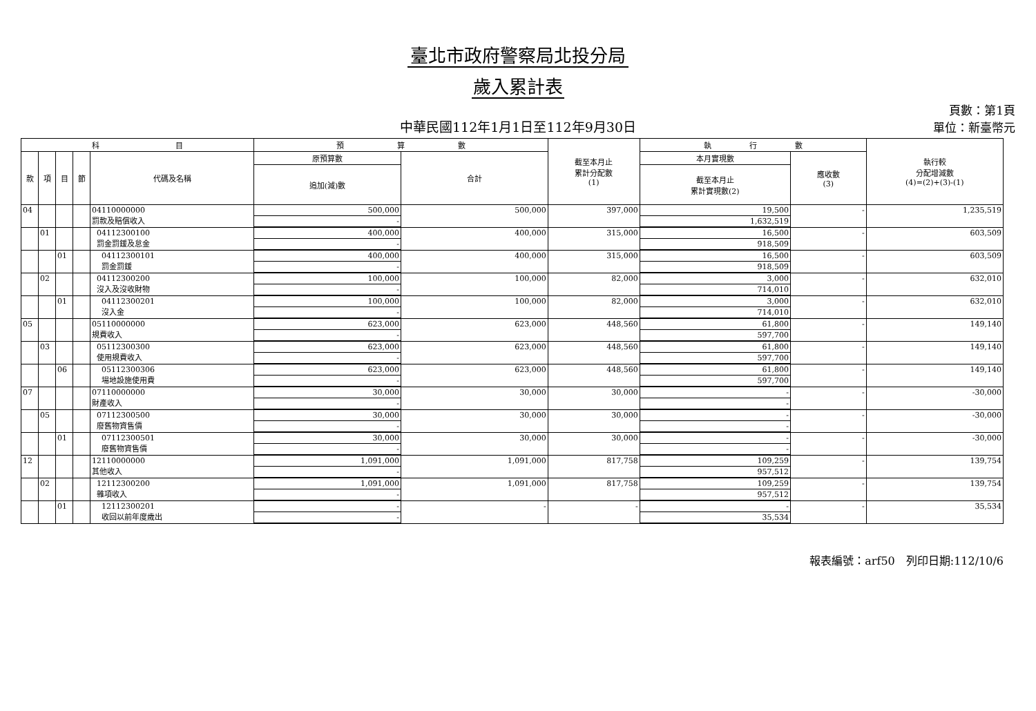臺北市政府警察局北投分局
歲入累計表
中華民國112年1月1日至112年9月30日
頁數：第1頁
單位：新臺幣元
| 科 目 | | | | | 預 算 數 | | 截至本月止 累計分配數 (1) | 執 行 數 | | 執行較 分配增減數 (4)=(2)+(3)-(1) |
| --- | --- | --- | --- | --- | --- | --- | --- | --- | --- | --- |
| 款 | 項 | 目 | 節 | 代碼及名稱 | 原預算數 | 合計 | | 本月實現數 | 應收數 (3) | |
| | | | | | 追加(減)數 | | | 截至本月止 累計實現數(2) | | |
| 04 | | | | 04110000000 罰款及賠償收入 | 500,000 | 500,000 | 397,000 | 19,500 | - | 1,235,519 |
| | | | | | - | | | 1,632,519 | | |
| | 01 | | | 04112300100 罰金罰鍰及怠金 | 400,000 | 400,000 | 315,000 | 16,500 | - | 603,509 |
| | | | | | - | | | 918,509 | | |
| | | 01 | | 04112300101 罰金罰鍰 | 400,000 | 400,000 | 315,000 | 16,500 | - | 603,509 |
| | | | | | - | | | 918,509 | | |
| | 02 | | | 04112300200 沒入及沒收財物 | 100,000 | 100,000 | 82,000 | 3,000 | - | 632,010 |
| | | | | | - | | | 714,010 | | |
| | | 01 | | 04112300201 沒入金 | 100,000 | 100,000 | 82,000 | 3,000 | - | 632,010 |
| | | | | | - | | | 714,010 | | |
| 05 | | | | 05110000000 規費收入 | 623,000 | 623,000 | 448,560 | 61,800 | - | 149,140 |
| | | | | | - | | | 597,700 | | |
| | 03 | | | 05112300300 使用規費收入 | 623,000 | 623,000 | 448,560 | 61,800 | - | 149,140 |
| | | | | | - | | | 597,700 | | |
| | | 06 | | 05112300306 場地設施使用費 | 623,000 | 623,000 | 448,560 | 61,800 | - | 149,140 |
| | | | | | - | | | 597,700 | | |
| 07 | | | | 07110000000 財產收入 | 30,000 | 30,000 | 30,000 | - | - | -30,000 |
| | | | | | - | | | - | | |
| | 05 | | | 07112300500 廢舊物資售價 | 30,000 | 30,000 | 30,000 | - | - | -30,000 |
| | | | | | - | | | - | | |
| | | 01 | | 07112300501 廢舊物資售價 | 30,000 | 30,000 | 30,000 | - | - | -30,000 |
| | | | | | - | | | - | | |
| 12 | | | | 12110000000 其他收入 | 1,091,000 | 1,091,000 | 817,758 | 109,259 | - | 139,754 |
| | | | | | - | | | 957,512 | | |
| | 02 | | | 12112300200 雜項收入 | 1,091,000 | 1,091,000 | 817,758 | 109,259 | - | 139,754 |
| | | | | | - | | | 957,512 | | |
| | | 01 | | 12112300201 收回以前年度歲出 | - | - | - | - | - | 35,534 |
| | | | | | - | | | 35,534 | | |
報表編號：arf50　列印日期:112/10/6